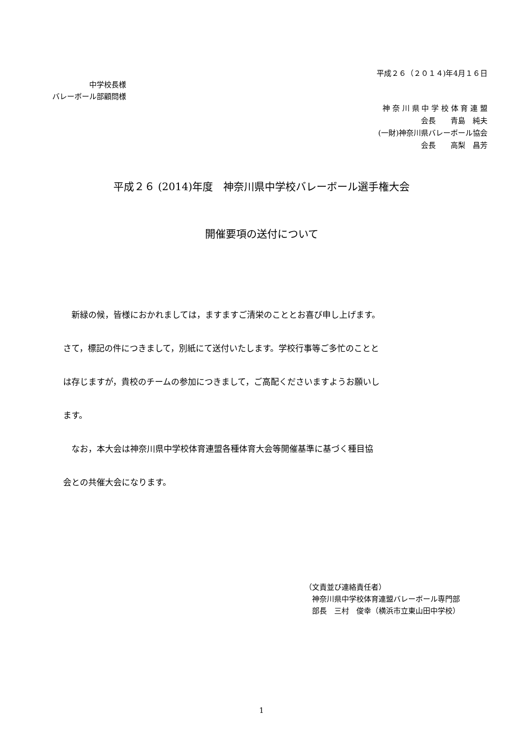平成２６（２０１４)年4月１６日
中学校長様
バレーボール部顧問様
神 奈 川 県 中 学 校 体 育 連 盟
会長　　青島　純夫
(一財)神奈川県バレーボール協会
会長　　高梨　昌芳
平成２６ (2014)年度　神奈川県中学校バレーボール選手権大会
開催要項の送付について
　新緑の候，皆様におかれましては，ますますご清栄のこととお喜び申し上げます。
さて，標記の件につきまして，別紙にて送付いたします。学校行事等ご多忙のことと
は存じますが，貴校のチームの参加につきまして，ご高配くださいますようお願いし
ます。
　なお，本大会は神奈川県中学校体育連盟各種体育大会等開催基準に基づく種目協
会との共催大会になります。
（文責並び連絡責任者）
　神奈川県中学校体育連盟バレーボール専門部
　部長　三村　俊幸（横浜市立東山田中学校）
1